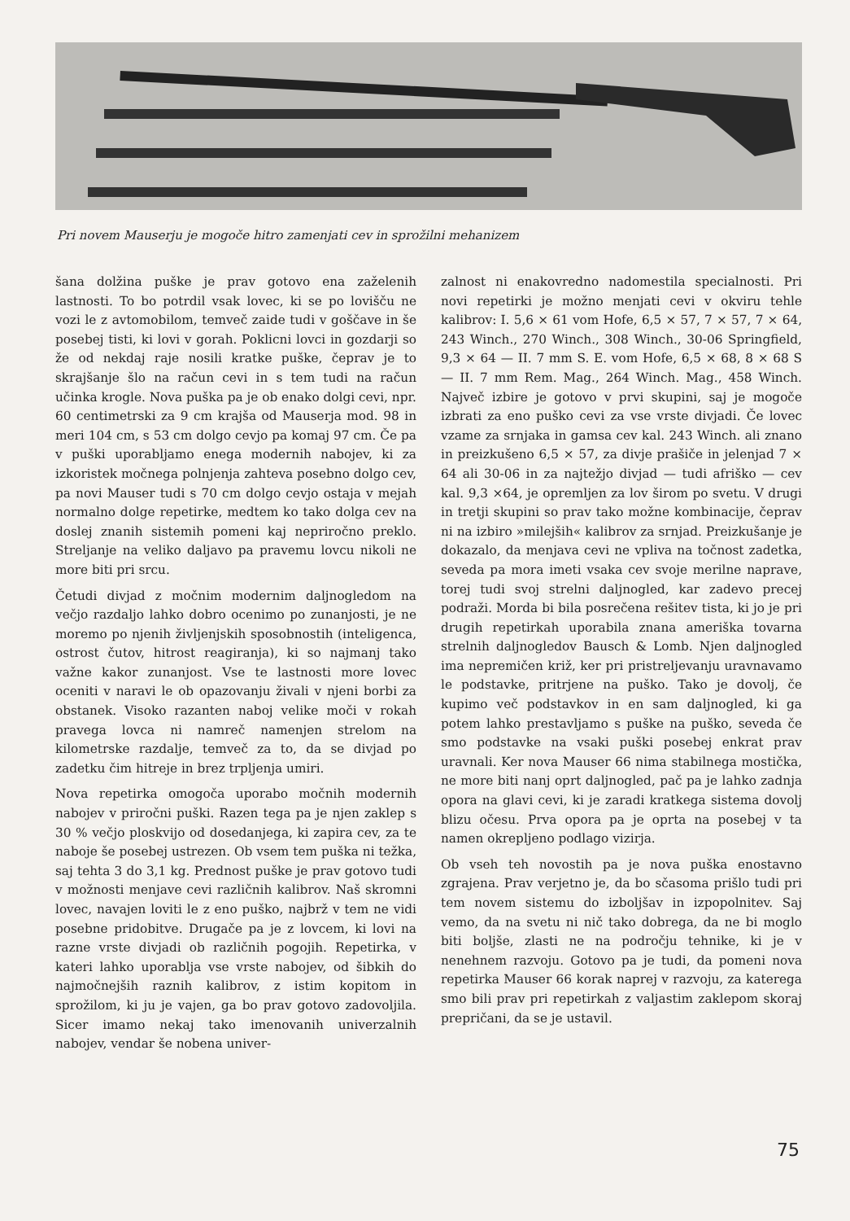Pri novem Mauserju je mogoče hitro zamenjati cev in sprožilni mehanizem
šana dolžina puške je prav gotovo ena zaželenih lastnosti. To bo potrdil vsak lovec, ki se po lovišču ne vozi le z avtomobilom, temveč zaide tudi v goščave in še posebej tisti, ki lovi v gorah. Poklicni lovci in gozdarji so že od nekdaj raje nosili kratke puške, čeprav je to skrajšanje šlo na račun cevi in s tem tudi na račun učinka krogle. Nova puška pa je ob enako dolgi cevi, npr. 60 centimetrski za 9 cm krajša od Mauserja mod. 98 in meri 104 cm, s 53 cm dolgo cevjo pa komaj 97 cm. Če pa v puški uporabljamo enega modernih nabojev, ki za izkoristek močnega polnjenja zahteva posebno dolgo cev, pa novi Mauser tudi s 70 cm dolgo cevjo ostaja v mejah normalno dolge repetirke, medtem ko tako dolga cev na doslej znanih sistemih pomeni kaj nepriročno preklo. Streljanje na veliko daljavo pa pravemu lovcu nikoli ne more biti pri srcu.
Četudi divjad z močnim modernim daljnogledom na večjo razdaljo lahko dobro ocenimo po zunanjosti, je ne moremo po njenih življenjskih sposobnostih (inteligenca, ostrost čutov, hitrost reagiranja), ki so najmanj tako važne kakor zunanjost. Vse te lastnosti more lovec oceniti v naravi le ob opazovanju živali v njeni borbi za obstanek. Visoko razanten naboj velike moči v rokah pravega lovca ni namreč namenjen strelom na kilometrske razdalje, temveč za to, da se divjad po zadetku čim hitreje in brez trpljenja umiri.
Nova repetirka omogoča uporabo močnih modernih nabojev v priročni puški. Razen tega pa je njen zaklep s 30 % večjo ploskvijo od dosedanjega, ki zapira cev, za te naboje še posebej ustrezen. Ob vsem tem puška ni težka, saj tehta 3 do 3,1 kg. Prednost puške je prav gotovo tudi v možnosti menjave cevi različnih kalibrov. Naš skromni lovec, navajen loviti le z eno puško, najbrž v tem ne vidi posebne pridobitve. Drugače pa je z lovcem, ki lovi na razne vrste divjadi ob različnih pogojih. Repetirka, v kateri lahko uporablja vse vrste nabojev, od šibkih do najmočnejših raznih kalibrov, z istim kopitom in sprožilom, ki ju je vajen, ga bo prav gotovo zadovoljila. Sicer imamo nekaj tako imenovanih univerzalnih nabojev, vendar še nobena univer-
zalnost ni enakovredno nadomestila specialnosti. Pri novi repetirki je možno menjati cevi v okviru tehle kalibrov: I. 5,6 × 61 vom Hofe, 6,5 × 57, 7 × 57, 7 × 64, 243 Winch., 270 Winch., 308 Winch., 30-06 Springfield, 9,3 × 64 — II. 7 mm S. E. vom Hofe, 6,5 × 68, 8 × 68 S — II. 7 mm Rem. Mag., 264 Winch. Mag., 458 Winch. Največ izbire je gotovo v prvi skupini, saj je mogoče izbrati za eno puško cevi za vse vrste divjadi. Če lovec vzame za srnjaka in gamsa cev kal. 243 Winch. ali znano in preizkušeno 6,5 × 57, za divje prašiče in jelenjad 7 × 64 ali 30-06 in za najtežjo divjad — tudi afriško — cev kal. 9,3 ×64, je opremljen za lov širom po svetu. V drugi in tretji skupini so prav tako možne kombinacije, čeprav ni na izbiro »milejših« kalibrov za srnjad. Preizkušanje je dokazalo, da menjava cevi ne vpliva na točnost zadetka, seveda pa mora imeti vsaka cev svoje merilne naprave, torej tudi svoj strelni daljnogled, kar zadevo precej podraži. Morda bi bila posrečena rešitev tista, ki jo je pri drugih repetirkah uporabila znana ameriška tovarna strelnih daljnogledov Bausch & Lomb. Njen daljnogled ima nepremičen križ, ker pri pristreljevanju uravnavamo le podstavke, pritrjene na puško. Tako je dovolj, če kupimo več podstavkov in en sam daljnogled, ki ga potem lahko prestavljamo s puške na puško, seveda če smo podstavke na vsaki puški posebej enkrat prav uravnali. Ker nova Mauser 66 nima stabilnega mostička, ne more biti nanj oprt daljnogled, pač pa je lahko zadnja opora na glavi cevi, ki je zaradi kratkega sistema dovolj blizu očesu. Prva opora pa je oprta na posebej v ta namen okrepljeno podlago vizirja.
Ob vseh teh novostih pa je nova puška enostavno zgrajena. Prav verjetno je, da bo sčasoma prišlo tudi pri tem novem sistemu do izboljšav in izpopolnitev. Saj vemo, da na svetu ni nič tako dobrega, da ne bi moglo biti boljše, zlasti ne na področju tehnike, ki je v nenehnem razvoju. Gotovo pa je tudi, da pomeni nova repetirka Mauser 66 korak naprej v razvoju, za katerega smo bili prav pri repetirkah z valjastim zaklepom skoraj prepričani, da se je ustavil.
75